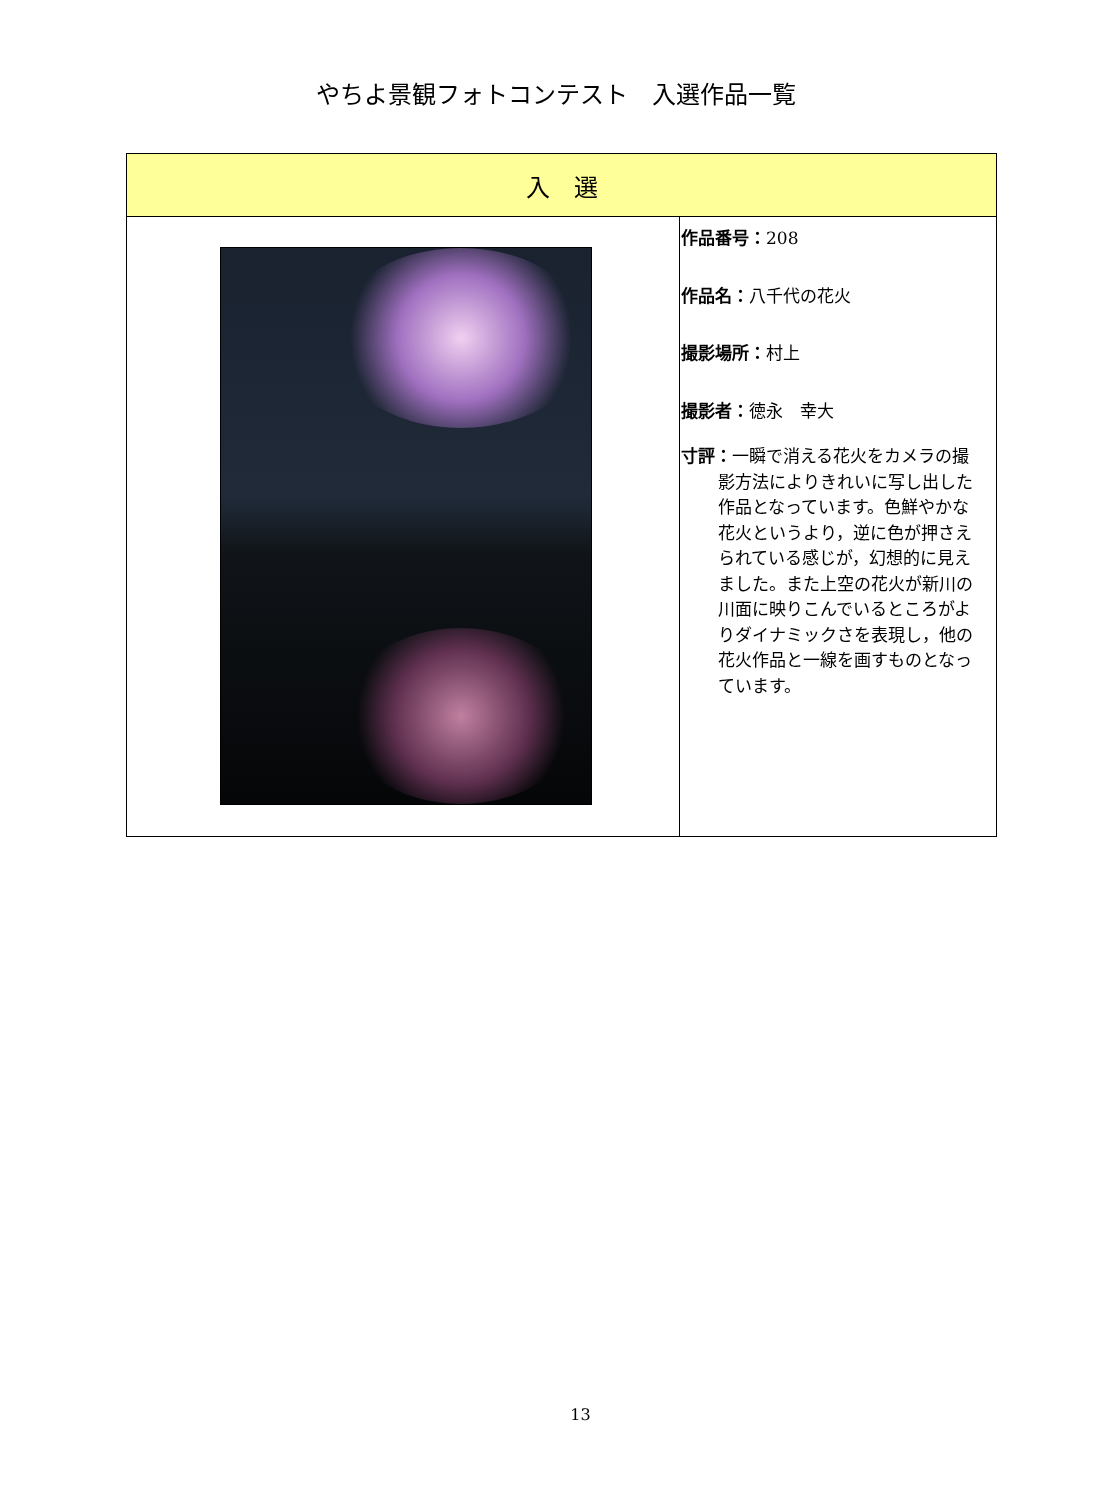やちよ景観フォトコンテスト　入選作品一覧
| 入 選 | |
| --- | --- |
| | 作品番号： 208 作品名： 八千代の花火 撮影場所： 村上 撮影者： 徳永 幸大 寸評： 一瞬で消える花火をカメラの撮影方法によりきれいに写し出した作品となっています。色鮮やかな花火というより，逆に色が押さえられている感じが，幻想的に見えました。また上空の花火が新川の川面に映りこんでいるところがよりダイナミックさを表現し，他の花火作品と一線を画すものとなっています。 |
13